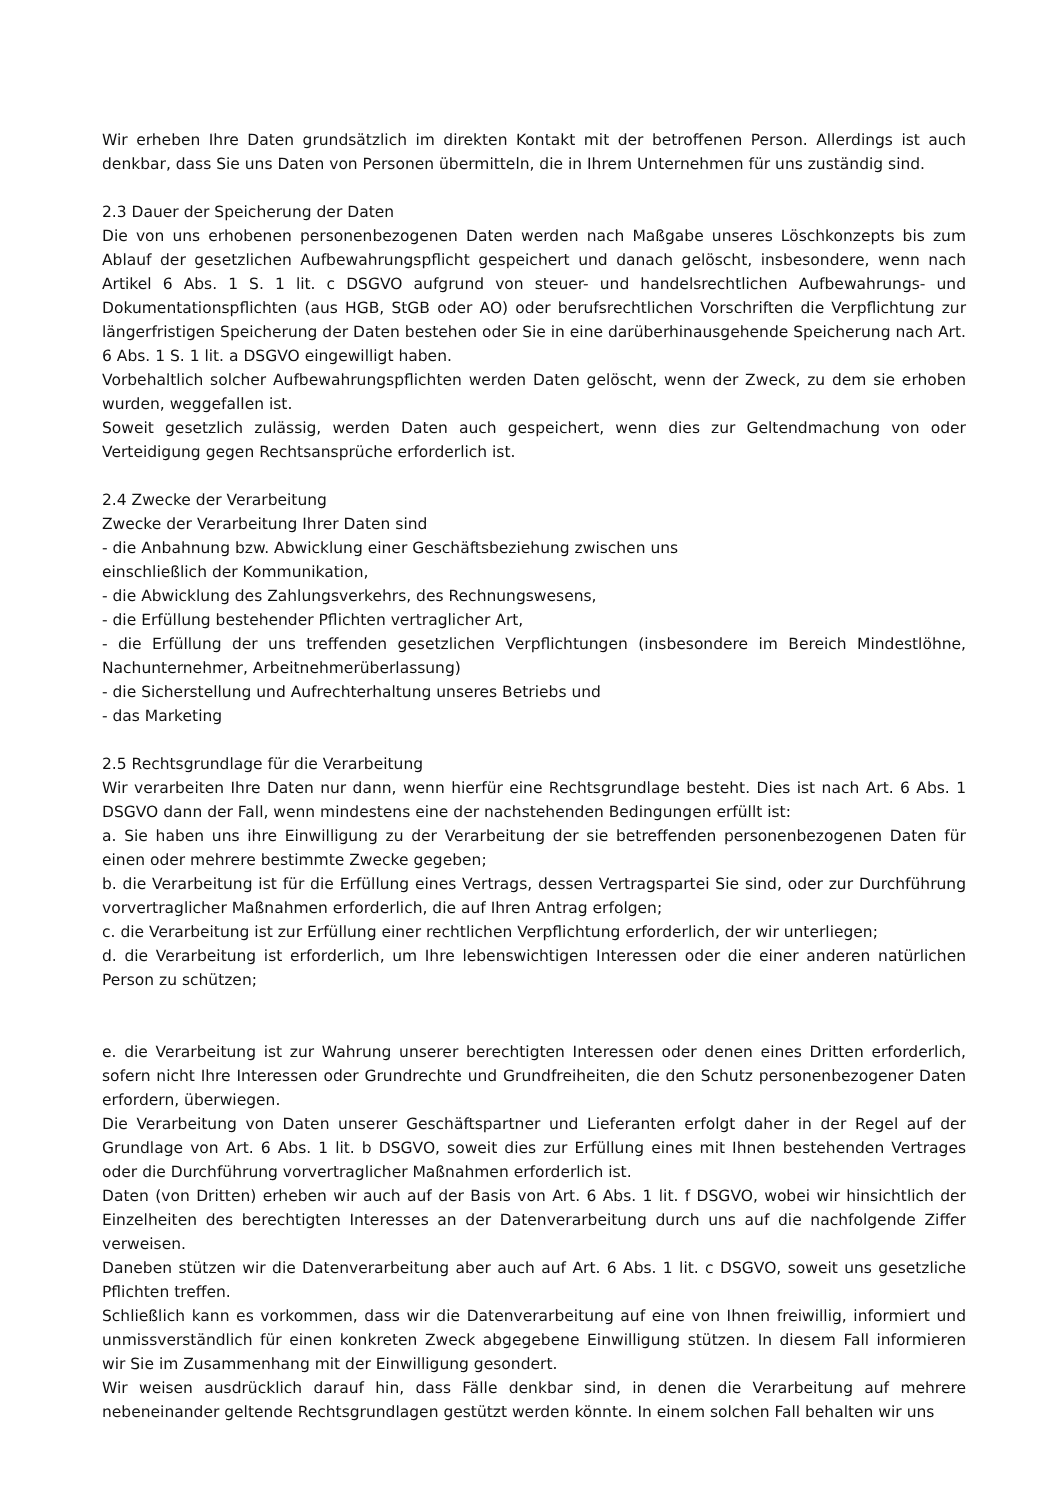Wir erheben Ihre Daten grundsätzlich im direkten Kontakt mit der betroffenen Person. Allerdings ist auch denkbar, dass Sie uns Daten von Personen übermitteln, die in Ihrem Unternehmen für uns zuständig sind.
2.3 Dauer der Speicherung der Daten
Die von uns erhobenen personenbezogenen Daten werden nach Maßgabe unseres Löschkonzepts bis zum Ablauf der gesetzlichen Aufbewahrungspflicht gespeichert und danach gelöscht, insbesondere, wenn nach Artikel 6 Abs. 1 S. 1 lit. c DSGVO aufgrund von steuer- und handelsrechtlichen Aufbewahrungs- und Dokumentationspflichten (aus HGB, StGB oder AO) oder berufsrechtlichen Vorschriften die Verpflichtung zur längerfristigen Speicherung der Daten bestehen oder Sie in eine darüberhinausgehende Speicherung nach Art. 6 Abs. 1 S. 1 lit. a DSGVO eingewilligt haben.
Vorbehaltlich solcher Aufbewahrungspflichten werden Daten gelöscht, wenn der Zweck, zu dem sie erhoben wurden, weggefallen ist.
Soweit gesetzlich zulässig, werden Daten auch gespeichert, wenn dies zur Geltendmachung von oder Verteidigung gegen Rechtsansprüche erforderlich ist.
2.4 Zwecke der Verarbeitung
Zwecke der Verarbeitung Ihrer Daten sind
- die Anbahnung bzw. Abwicklung einer Geschäftsbeziehung zwischen uns
einschließlich der Kommunikation,
- die Abwicklung des Zahlungsverkehrs, des Rechnungswesens,
- die Erfüllung bestehender Pflichten vertraglicher Art,
- die Erfüllung der uns treffenden gesetzlichen Verpflichtungen (insbesondere im Bereich Mindestlöhne, Nachunternehmer, Arbeitnehmerüberlassung)
- die Sicherstellung und Aufrechterhaltung unseres Betriebs und
- das Marketing
2.5 Rechtsgrundlage für die Verarbeitung
Wir verarbeiten Ihre Daten nur dann, wenn hierfür eine Rechtsgrundlage besteht. Dies ist nach Art. 6 Abs. 1 DSGVO dann der Fall, wenn mindestens eine der nachstehenden Bedingungen erfüllt ist:
a. Sie haben uns ihre Einwilligung zu der Verarbeitung der sie betreffenden personenbezogenen Daten für einen oder mehrere bestimmte Zwecke gegeben;
b. die Verarbeitung ist für die Erfüllung eines Vertrags, dessen Vertragspartei Sie sind, oder zur Durchführung vorvertraglicher Maßnahmen erforderlich, die auf Ihren Antrag erfolgen;
c. die Verarbeitung ist zur Erfüllung einer rechtlichen Verpflichtung erforderlich, der wir unterliegen;
d. die Verarbeitung ist erforderlich, um Ihre lebenswichtigen Interessen oder die einer anderen natürlichen Person zu schützen;
e. die Verarbeitung ist zur Wahrung unserer berechtigten Interessen oder denen eines Dritten erforderlich, sofern nicht Ihre Interessen oder Grundrechte und Grundfreiheiten, die den Schutz personenbezogener Daten erfordern, überwiegen.
Die Verarbeitung von Daten unserer Geschäftspartner und Lieferanten erfolgt daher in der Regel auf der Grundlage von Art. 6 Abs. 1 lit. b DSGVO, soweit dies zur Erfüllung eines mit Ihnen bestehenden Vertrages oder die Durchführung vorvertraglicher Maßnahmen erforderlich ist.
Daten (von Dritten) erheben wir auch auf der Basis von Art. 6 Abs. 1 lit. f DSGVO, wobei wir hinsichtlich der Einzelheiten des berechtigten Interesses an der Datenverarbeitung durch uns auf die nachfolgende Ziffer verweisen.
Daneben stützen wir die Datenverarbeitung aber auch auf Art. 6 Abs. 1 lit. c DSGVO, soweit uns gesetzliche Pflichten treffen.
Schließlich kann es vorkommen, dass wir die Datenverarbeitung auf eine von Ihnen freiwillig, informiert und unmissverständlich für einen konkreten Zweck abgegebene Einwilligung stützen. In diesem Fall informieren wir Sie im Zusammenhang mit der Einwilligung gesondert.
Wir weisen ausdrücklich darauf hin, dass Fälle denkbar sind, in denen die Verarbeitung auf mehrere nebeneinander geltende Rechtsgrundlagen gestützt werden könnte. In einem solchen Fall behalten wir uns